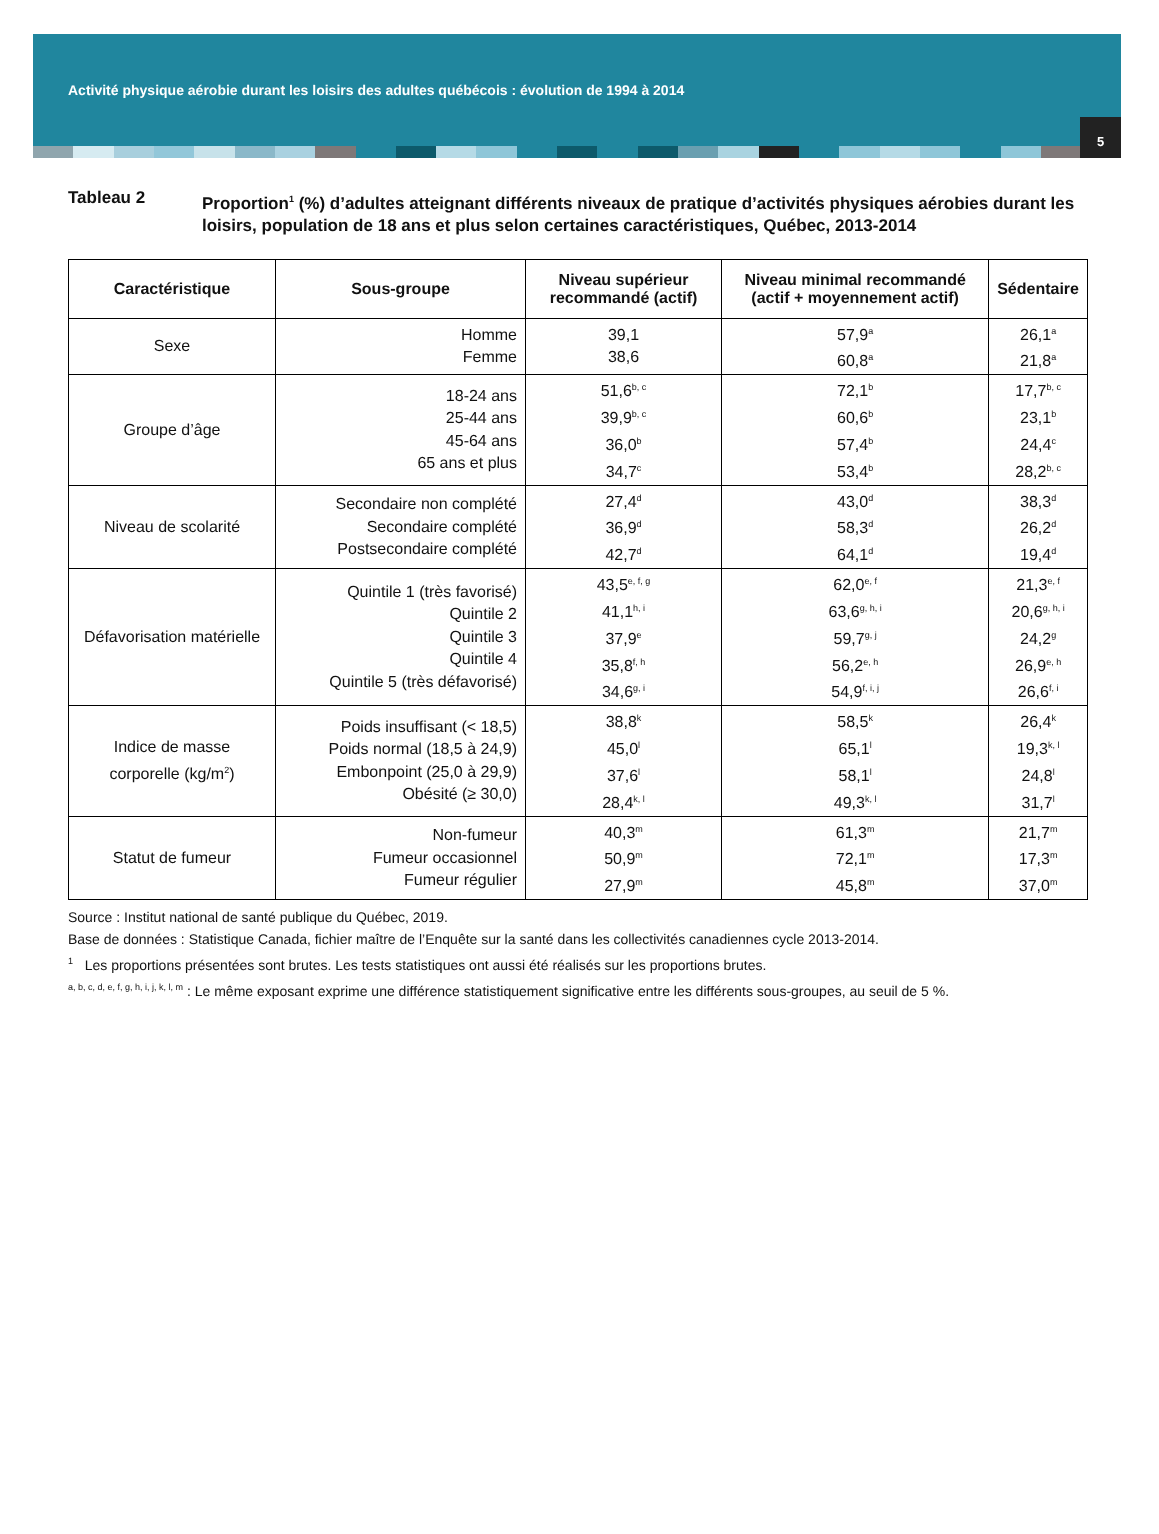Activité physique aérobie durant les loisirs des adultes québécois : évolution de 1994 à 2014
5
Tableau 2
Proportion<sup>1</sup> (%) d’adultes atteignant différents niveaux de pratique d’activités physiques aérobies durant les loisirs, population de 18 ans et plus selon certaines caractéristiques, Québec, 2013-2014
| Caractéristique | Sous-groupe | Niveau supérieur recommandé (actif) | Niveau minimal recommandé (actif + moyennement actif) | Sédentaire |
| --- | --- | --- | --- | --- |
| Sexe | Homme Femme | 39,1 38,6 | 57,9<sup>a</sup> 60,8<sup>a</sup> | 26,1<sup>a</sup> 21,8<sup>a</sup> |
| Groupe d’âge | 18-24 ans 25-44 ans 45-64 ans 65 ans et plus | 51,6<sup>b, c</sup> 39,9<sup>b, c</sup> 36,0<sup>b</sup> 34,7<sup>c</sup> | 72,1<sup>b</sup> 60,6<sup>b</sup> 57,4<sup>b</sup> 53,4<sup>b</sup> | 17,7<sup>b, c</sup> 23,1<sup>b</sup> 24,4<sup>c</sup> 28,2<sup>b, c</sup> |
| Niveau de scolarité | Secondaire non complété Secondaire complété Postsecondaire complété | 27,4<sup>d</sup> 36,9<sup>d</sup> 42,7<sup>d</sup> | 43,0<sup>d</sup> 58,3<sup>d</sup> 64,1<sup>d</sup> | 38,3<sup>d</sup> 26,2<sup>d</sup> 19,4<sup>d</sup> |
| Défavorisation matérielle | Quintile 1 (très favorisé) Quintile 2 Quintile 3 Quintile 4 Quintile 5 (très défavorisé) | 43,5<sup>e, f, g</sup> 41,1<sup>h, i</sup> 37,9<sup>e</sup> 35,8<sup>f, h</sup> 34,6<sup>g, i</sup> | 62,0<sup>e, f</sup> 63,6<sup>g, h, i</sup> 59,7<sup>g, j</sup> 56,2<sup>e, h</sup> 54,9<sup>f, i, j</sup> | 21,3<sup>e, f</sup> 20,6<sup>g, h, i</sup> 24,2<sup>g</sup> 26,9<sup>e, h</sup> 26,6<sup>f, i</sup> |
| Indice de masse corporelle (kg/m<sup>2</sup>) | Poids insuffisant (< 18,5) Poids normal (18,5 à 24,9) Embonpoint (25,0 à 29,9) Obésité (≥ 30,0) | 38,8<sup>k</sup> 45,0<sup>l</sup> 37,6<sup>l</sup> 28,4<sup>k, l</sup> | 58,5<sup>k</sup> 65,1<sup>l</sup> 58,1<sup>l</sup> 49,3<sup>k, l</sup> | 26,4<sup>k</sup> 19,3<sup>k, l</sup> 24,8<sup>l</sup> 31,7<sup>l</sup> |
| Statut de fumeur | Non-fumeur Fumeur occasionnel Fumeur régulier | 40,3<sup>m</sup> 50,9<sup>m</sup> 27,9<sup>m</sup> | 61,3<sup>m</sup> 72,1<sup>m</sup> 45,8<sup>m</sup> | 21,7<sup>m</sup> 17,3<sup>m</sup> 37,0<sup>m</sup> |
Source : Institut national de santé publique du Québec, 2019.
Base de données : Statistique Canada, fichier maître de l’Enquête sur la santé dans les collectivités canadiennes cycle 2013-2014.
<sup>1</sup> Les proportions présentées sont brutes. Les tests statistiques ont aussi été réalisés sur les proportions brutes.
<sup>a, b, c, d, e, f, g, h, i, j, k, l, m</sup> : Le même exposant exprime une différence statistiquement significative entre les différents sous-groupes, au seuil de 5 %.